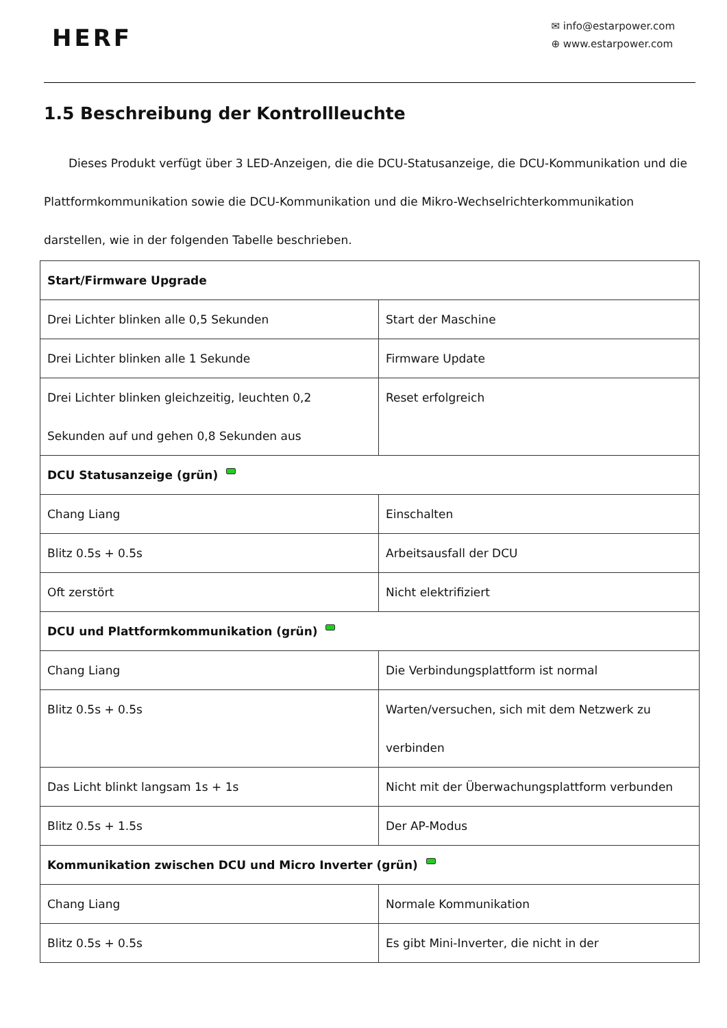HERF
✉ info@estarpower.com
⊕ www.estarpower.com
1.5 Beschreibung der Kontrollleuchte
Dieses Produkt verfügt über 3 LED-Anzeigen, die die DCU-Statusanzeige, die DCU-Kommunikation und die Plattformkommunikation sowie die DCU-Kommunikation und die Mikro-Wechselrichterkommunikation darstellen, wie in der folgenden Tabelle beschrieben.
| Start/Firmware Upgrade | |
| --- | --- |
| Drei Lichter blinken alle 0,5 Sekunden | Start der Maschine |
| Drei Lichter blinken alle 1 Sekunde | Firmware Update |
| Drei Lichter blinken gleichzeitig, leuchten 0,2 Sekunden auf und gehen 0,8 Sekunden aus | Reset erfolgreich |
| DCU Statusanzeige (grün) | |
| Chang Liang | Einschalten |
| Blitz 0.5s + 0.5s | Arbeitsausfall der DCU |
| Oft zerstört | Nicht elektrifiziert |
| DCU und Plattformkommunikation (grün) | |
| Chang Liang | Die Verbindungsplattform ist normal |
| Blitz 0.5s + 0.5s | Warten/versuchen, sich mit dem Netzwerk zu verbinden |
| Das Licht blinkt langsam 1s + 1s | Nicht mit der Überwachungsplattform verbunden |
| Blitz 0.5s + 1.5s | Der AP-Modus |
| Kommunikation zwischen DCU und Micro Inverter (grün) | |
| Chang Liang | Normale Kommunikation |
| Blitz 0.5s + 0.5s | Es gibt Mini-Inverter, die nicht in der |